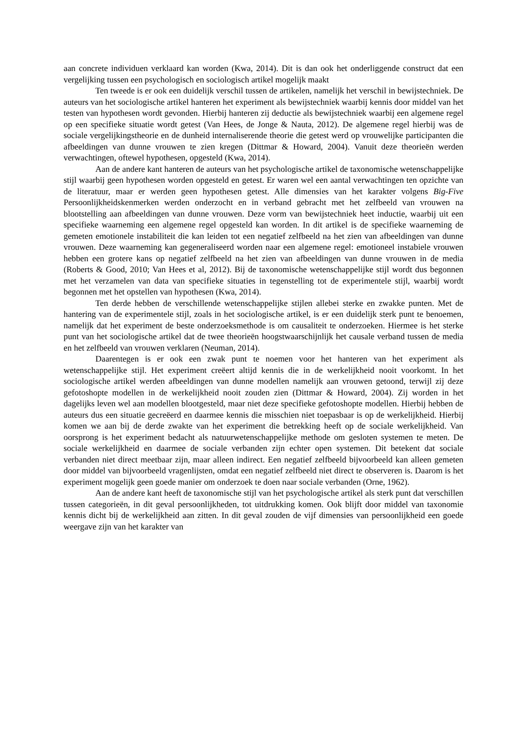aan concrete individuen verklaard kan worden (Kwa, 2014). Dit is dan ook het onderliggende construct dat een vergelijking tussen een psychologisch en sociologisch artikel mogelijk maakt
Ten tweede is er ook een duidelijk verschil tussen de artikelen, namelijk het verschil in bewijstechniek. De auteurs van het sociologische artikel hanteren het experiment als bewijstechniek waarbij kennis door middel van het testen van hypothesen wordt gevonden. Hierbij hanteren zij deductie als bewijstechniek waarbij een algemene regel op een specifieke situatie wordt getest (Van Hees, de Jonge & Nauta, 2012). De algemene regel hierbij was de sociale vergelijkingstheorie en de dunheid internaliserende theorie die getest werd op vrouwelijke participanten die afbeeldingen van dunne vrouwen te zien kregen (Dittmar & Howard, 2004). Vanuit deze theorieën werden verwachtingen, oftewel hypothesen, opgesteld (Kwa, 2014).
Aan de andere kant hanteren de auteurs van het psychologische artikel de taxonomische wetenschappelijke stijl waarbij geen hypothesen worden opgesteld en getest. Er waren wel een aantal verwachtingen ten opzichte van de literatuur, maar er werden geen hypothesen getest. Alle dimensies van het karakter volgens Big-Five Persoonlijkheidskenmerken werden onderzocht en in verband gebracht met het zelfbeeld van vrouwen na blootstelling aan afbeeldingen van dunne vrouwen. Deze vorm van bewijstechniek heet inductie, waarbij uit een specifieke waarneming een algemene regel opgesteld kan worden. In dit artikel is de specifieke waarneming de gemeten emotionele instabiliteit die kan leiden tot een negatief zelfbeeld na het zien van afbeeldingen van dunne vrouwen. Deze waarneming kan gegeneraliseerd worden naar een algemene regel: emotioneel instabiele vrouwen hebben een grotere kans op negatief zelfbeeld na het zien van afbeeldingen van dunne vrouwen in de media (Roberts & Good, 2010; Van Hees et al, 2012). Bij de taxonomische wetenschappelijke stijl wordt dus begonnen met het verzamelen van data van specifieke situaties in tegenstelling tot de experimentele stijl, waarbij wordt begonnen met het opstellen van hypothesen (Kwa, 2014).
Ten derde hebben de verschillende wetenschappelijke stijlen allebei sterke en zwakke punten. Met de hantering van de experimentele stijl, zoals in het sociologische artikel, is er een duidelijk sterk punt te benoemen, namelijk dat het experiment de beste onderzoeksmethode is om causaliteit te onderzoeken. Hiermee is het sterke punt van het sociologische artikel dat de twee theorieën hoogstwaarschijnlijk het causale verband tussen de media en het zelfbeeld van vrouwen verklaren (Neuman, 2014).
Daarentegen is er ook een zwak punt te noemen voor het hanteren van het experiment als wetenschappelijke stijl. Het experiment creëert altijd kennis die in de werkelijkheid nooit voorkomt. In het sociologische artikel werden afbeeldingen van dunne modellen namelijk aan vrouwen getoond, terwijl zij deze gefotoshopte modellen in de werkelijkheid nooit zouden zien (Dittmar & Howard, 2004). Zij worden in het dagelijks leven wel aan modellen blootgesteld, maar niet deze specifieke gefotoshopte modellen. Hierbij hebben de auteurs dus een situatie gecreëerd en daarmee kennis die misschien niet toepasbaar is op de werkelijkheid. Hierbij komen we aan bij de derde zwakte van het experiment die betrekking heeft op de sociale werkelijkheid. Van oorsprong is het experiment bedacht als natuurwetenschappelijke methode om gesloten systemen te meten. De sociale werkelijkheid en daarmee de sociale verbanden zijn echter open systemen. Dit betekent dat sociale verbanden niet direct meetbaar zijn, maar alleen indirect. Een negatief zelfbeeld bijvoorbeeld kan alleen gemeten door middel van bijvoorbeeld vragenlijsten, omdat een negatief zelfbeeld niet direct te observeren is. Daarom is het experiment mogelijk geen goede manier om onderzoek te doen naar sociale verbanden (Orne, 1962).
Aan de andere kant heeft de taxonomische stijl van het psychologische artikel als sterk punt dat verschillen tussen categorieën, in dit geval persoonlijkheden, tot uitdrukking komen. Ook blijft door middel van taxonomie kennis dicht bij de werkelijkheid aan zitten. In dit geval zouden de vijf dimensies van persoonlijkheid een goede weergave zijn van het karakter van